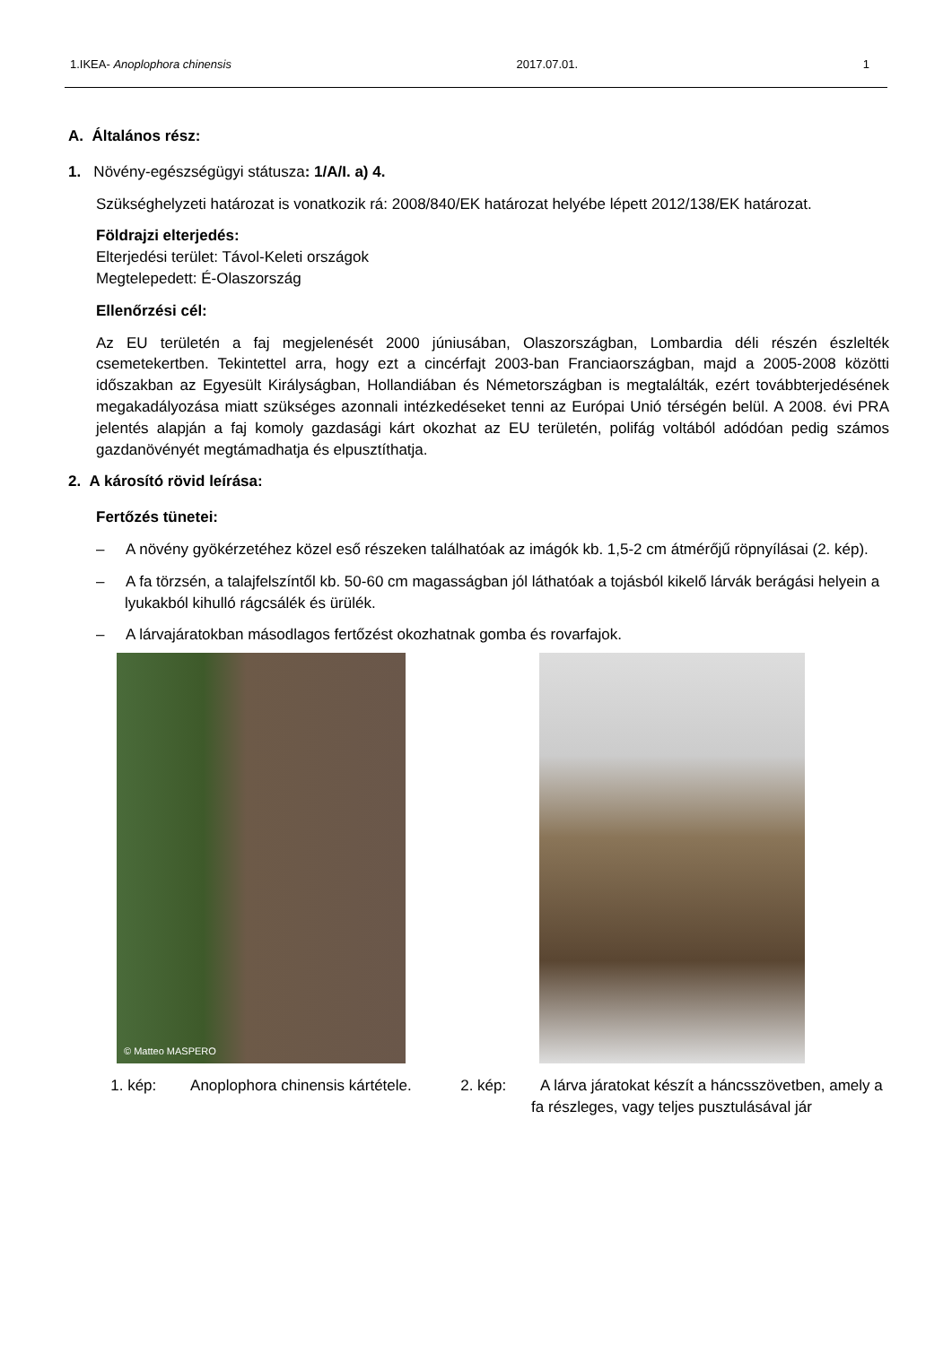1.IKEA- Anoplophora chinensis 2017.07.01. 1
A. Általános rész:
1. Növény-egészségügyi státusza: 1/A/I. a) 4.
Szükséghelyzeti határozat is vonatkozik rá: 2008/840/EK határozat helyébe lépett 2012/138/EK határozat.
Földrajzi elterjedés:
Elterjedési terület: Távol-Keleti országok
Megtelepedett: É-Olaszország
Ellenőrzési cél:
Az EU területén a faj megjelenését 2000 júniusában, Olaszországban, Lombardia déli részén észlelték csemetekertben. Tekintettel arra, hogy ezt a cincérfajt 2003-ban Franciaországban, majd a 2005-2008 közötti időszakban az Egyesült Királyságban, Hollandiában és Németországban is megtalálták, ezért továbbterjedésének megakadályozása miatt szükséges azonnali intézkedéseket tenni az Európai Unió térségén belül. A 2008. évi PRA jelentés alapján a faj komoly gazdasági kárt okozhat az EU területén, polifág voltából adódóan pedig számos gazdanövényét megtámadhatja és elpusztíthatja.
2. A károsító rövid leírása:
Fertőzés tünetei:
– A növény gyökérzetéhez közel eső részeken találhatóak az imágók kb. 1,5-2 cm átmérőjű röpnyílásai (2. kép).
– A fa törzsén, a talajfelszíntől kb. 50-60 cm magasságban jól láthatóak a tojásból kikelő lárvák berágási helyein a lyukakból kihulló rágcsálék és ürülék.
– A lárvajáratokban másodlagos fertőzést okozhatnak gomba és rovarfajok.
© Matteo MASPERO
1. kép: Anoplophora chinensis kártétele.
2. kép: A lárva járatokat készít a háncsszövetben, amely a fa részleges, vagy teljes pusztulásával jár